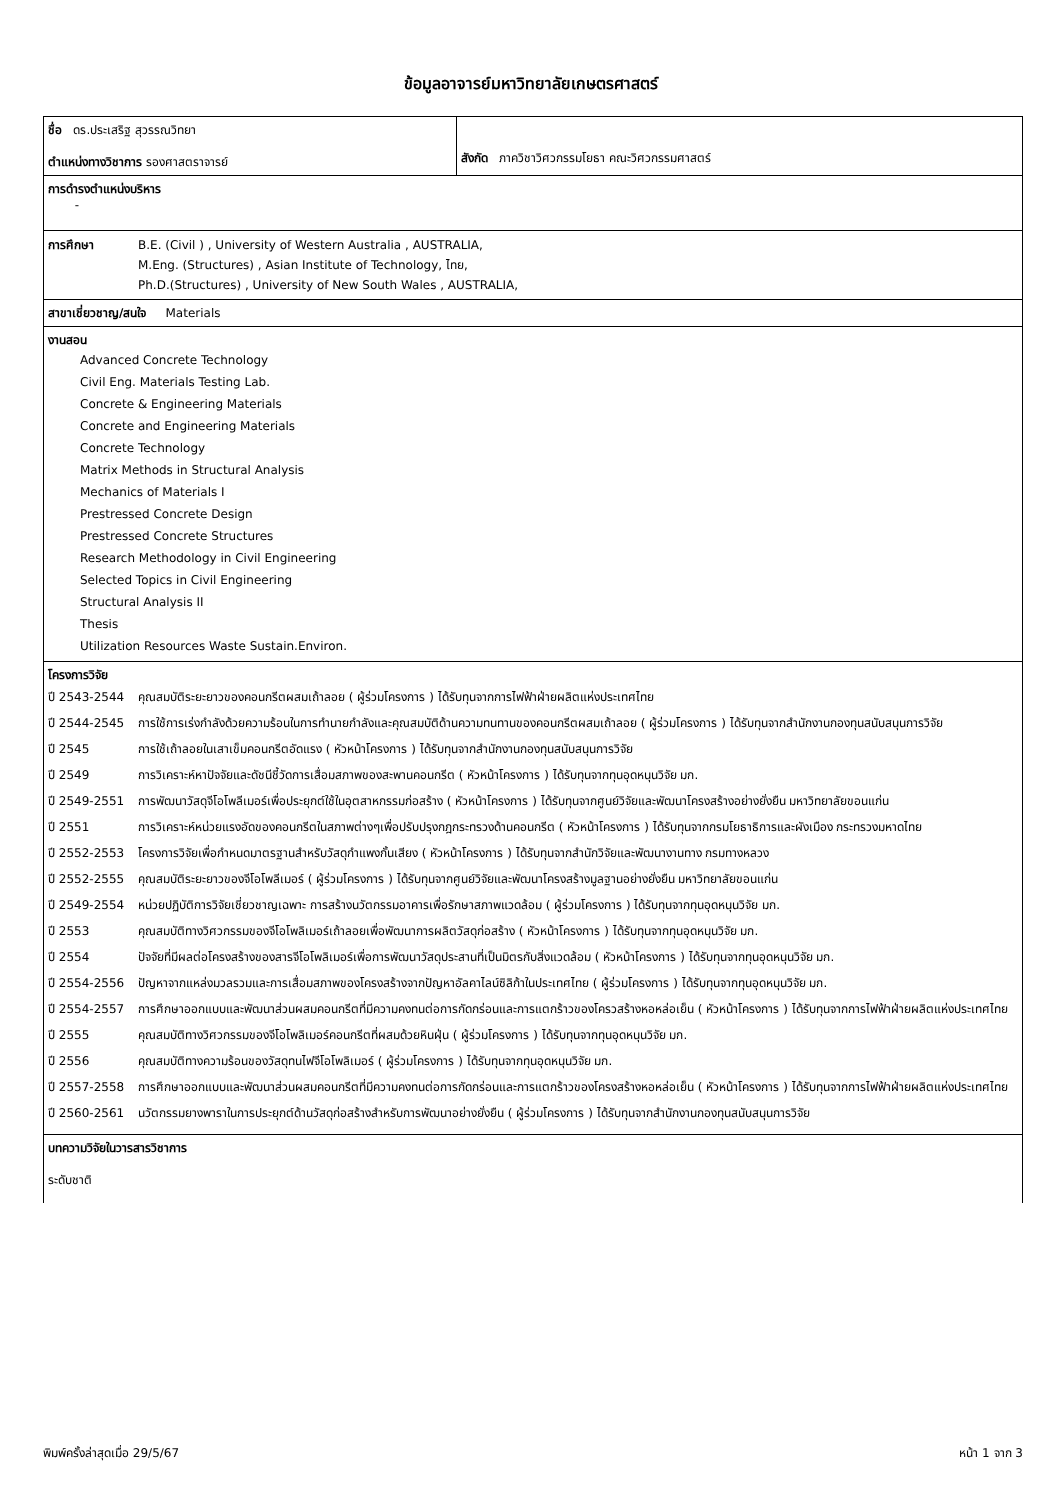ข้อมูลอาจารย์มหาวิทยาลัยเกษตรศาสตร์
| ชื่อ ดร.ประเสริฐ สุวรรณวิทยา ตำแหน่งทางวิชาการ รองศาสตราจารย์ | สังกัด ภาควิชาวิศวกรรมโยธา คณะวิศวกรรมศาสตร์ |
| การดำรงตำแหน่งบริหาร - | |
| การศึกษา B.E. (Civil ) , University of Western Australia , AUSTRALIA, M.Eng. (Structures) , Asian Institute of Technology, ไทย, Ph.D.(Structures) , University of New South Wales , AUSTRALIA, | |
| สาขาเชี่ยวชาญ/สนใจ Materials | |
| งานสอน Advanced Concrete Technology Civil Eng. Materials Testing Lab. Concrete & Engineering Materials Concrete and Engineering Materials Concrete Technology Matrix Methods in Structural Analysis Mechanics of Materials I Prestressed Concrete Design Prestressed Concrete Structures Research Methodology in Civil Engineering Selected Topics in Civil Engineering Structural Analysis II Thesis Utilization Resources Waste Sustain.Environ. | |
| โครงการวิจัย ปี 2543-2544 คุณสมบัติระยะยาวของคอนกรีตผสมเถ้าลอย ( ผู้ร่วมโครงการ ) ได้รับทุนจากการไฟฟ้าฝ่ายผลิตแห่งประเทศไทย ปี 2544-2545 การใช้การเร่งกำลังด้วยความร้อนในการทำนายกำลังและคุณสมบัติด้านความทนทานของคอนกรีตผสมเถ้าลอย ( ผู้ร่วมโครงการ ) ได้รับทุนจากสำนักงานกองทุนสนับสนุนการวิจัย ปี 2545 การใช้เถ้าลอยในเสาเข็มคอนกรีตอัดแรง ( หัวหน้าโครงการ ) ได้รับทุนจากสำนักงานกองทุนสนับสนุนการวิจัย ปี 2549 การวิเคราะห์หาปัจจัยและดัชนีชี้วัดการเสื่อมสภาพของสะพานคอนกรีต ( หัวหน้าโครงการ ) ได้รับทุนจากทุนอุดหนุนวิจัย มก. ปี 2549-2551 การพัฒนาวัสดุจีโอโพลีเมอร์เพื่อประยุกต์ใช้ในอุตสาหกรรมก่อสร้าง ( หัวหน้าโครงการ ) ได้รับทุนจากศูนย์วิจัยและพัฒนาโครงสร้างอย่างยั่งยืน มหาวิทยาลัยขอนแก่น ปี 2551 การวิเคราะห์หน่วยแรงอัดของคอนกรีตในสภาพต่างๆเพื่อปรับปรุงกฎกระทรวงด้านคอนกรีต ( หัวหน้าโครงการ ) ได้รับทุนจากกรมโยธาธิการและผังเมือง กระทรวงมหาดไทย ปี 2552-2553 โครงการวิจัยเพื่อกำหนดมาตรฐานสำหรับวัสดุกำแพงกั้นเสียง ( หัวหน้าโครงการ ) ได้รับทุนจากสำนักวิจัยและพัฒนางานทาง กรมทางหลวง ปี 2552-2555 คุณสมบัติระยะยาวของจีโอโพลีเมอร์ ( ผู้ร่วมโครงการ ) ได้รับทุนจากศูนย์วิจัยและพัฒนาโครงสร้างมูลฐานอย่างยั่งยืน มหาวิทยาลัยขอนแก่น ปี 2549-2554 หน่วยปฏิบัติการวิจัยเชี่ยวชาญเฉพาะ การสร้างนวัตกรรมอาคารเพื่อรักษาสภาพแวดล้อม ( ผู้ร่วมโครงการ ) ได้รับทุนจากทุนอุดหนุนวิจัย มก. ปี 2553 คุณสมบัติทางวิศวกรรมของจีโอโพลิเมอร์เถ้าลอยเพื่อพัฒนาการผลิตวัสดุก่อสร้าง ( หัวหน้าโครงการ ) ได้รับทุนจากทุนอุดหนุนวิจัย มก. ปี 2554 ปัจจัยที่มีผลต่อโครงสร้างของสารจีโอโพลิเมอร์เพื่อการพัฒนาวัสดุประสานที่เป็นมิตรกับสิ่งแวดล้อม ( หัวหน้าโครงการ ) ได้รับทุนจากทุนอุดหนุนวิจัย มก. ปี 2554-2556 ปัญหาจากแหล่งมวลรวมและการเสื่อมสภาพของโครงสร้างจากปัญหาอัลคาไลน์ซิลิก้าในประเทศไทย ( ผู้ร่วมโครงการ ) ได้รับทุนจากทุนอุดหนุนวิจัย มก. ปี 2554-2557 การศึกษาออกแบบและพัฒนาส่วนผสมคอนกรีตที่มีความคงทนต่อการกัดกร่อนและการแตกร้าวของโครวสร้างหอหล่อเย็น ( หัวหน้าโครงการ ) ได้รับทุนจากการไฟฟ้าฝ่ายผลิตแห่งประเทศไทย ปี 2555 คุณสมบัติทางวิศวกรรมของจีโอโพลิเมอร์คอนกรีตที่ผสมด้วยหินฝุ่น ( ผู้ร่วมโครงการ ) ได้รับทุนจากทุนอุดหนุนวิจัย มก. ปี 2556 คุณสมบัติทางความร้อนของวัสดุทนไฟจีโอโพลิเมอร์ ( ผู้ร่วมโครงการ ) ได้รับทุนจากทุนอุดหนุนวิจัย มก. ปี 2557-2558 การศึกษาออกแบบและพัฒนาส่วนผสมคอนกรีตที่มีความคงทนต่อการกัดกร่อนและการแตกร้าวของโครงสร้างหอหล่อเย็น ( หัวหน้าโครงการ ) ได้รับทุนจากการไฟฟ้าฝ่ายผลิตแห่งประเทศไทย ปี 2560-2561 นวัตกรรมยางพาราในการประยุกต์ด้านวัสดุก่อสร้างสำหรับการพัฒนาอย่างยั่งยืน ( ผู้ร่วมโครงการ ) ได้รับทุนจากสำนักงานกองทุนสนับสนุนการวิจัย | |
| บทความวิจัยในวารสารวิชาการ ระดับชาติ | |
พิมพ์ครั้งล่าสุดเมื่อ 29/5/67 หน้า 1 จาก 3